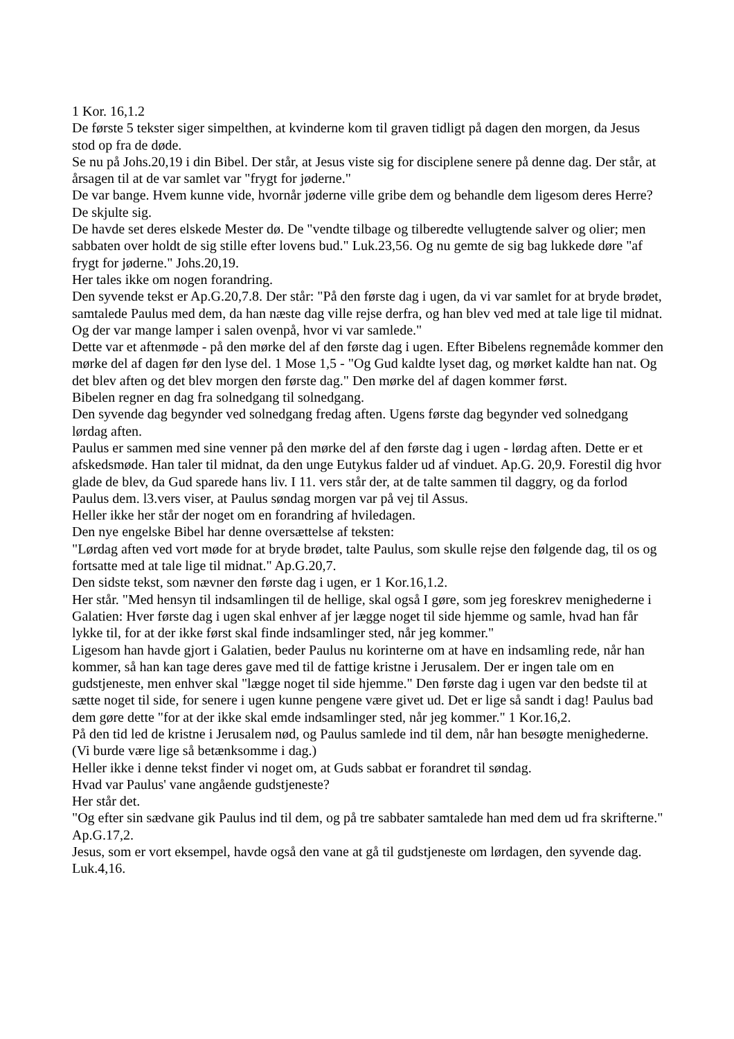1 Kor. 16,1.2
De første 5 tekster siger simpelthen, at kvinderne kom til graven tidligt på dagen den morgen, da Jesus stod op fra de døde.
Se nu på Johs.20,19 i din Bibel. Der står, at Jesus viste sig for disciplene senere på denne dag. Der står, at årsagen til at de var samlet var "frygt for jøderne."
De var bange. Hvem kunne vide, hvornår jøderne ville gribe dem og behandle dem ligesom deres Herre? De skjulte sig.
De havde set deres elskede Mester dø. De "vendte tilbage og tilberedte vellugtende salver og olier; men sabbaten over holdt de sig stille efter lovens bud." Luk.23,56. Og nu gemte de sig bag lukkede døre "af frygt for jøderne." Johs.20,19.
Her tales ikke om nogen forandring.
Den syvende tekst er Ap.G.20,7.8. Der står: "På den første dag i ugen, da vi var samlet for at bryde brødet, samtalede Paulus med dem, da han næste dag ville rejse derfra, og han blev ved med at tale lige til midnat. Og der var mange lamper i salen ovenpå, hvor vi var samlede."
Dette var et aftenmøde - på den mørke del af den første dag i ugen. Efter Bibelens regnemåde kommer den mørke del af dagen før den lyse del. 1 Mose 1,5 - "Og Gud kaldte lyset dag, og mørket kaldte han nat. Og det blev aften og det blev morgen den første dag." Den mørke del af dagen kommer først.
Bibelen regner en dag fra solnedgang til solnedgang.
Den syvende dag begynder ved solnedgang fredag aften. Ugens første dag begynder ved solnedgang lørdag aften.
Paulus er sammen med sine venner på den mørke del af den første dag i ugen - lørdag aften. Dette er et afskedsmøde. Han taler til midnat, da den unge Eutykus falder ud af vinduet. Ap.G. 20,9. Forestil dig hvor glade de blev, da Gud sparede hans liv. I 11. vers står der, at de talte sammen til daggry, og da forlod Paulus dem. l3.vers viser, at Paulus søndag morgen var på vej til Assus.
Heller ikke her står der noget om en forandring af hviledagen.
Den nye engelske Bibel har denne oversættelse af teksten:
"Lørdag aften ved vort møde for at bryde brødet, talte Paulus, som skulle rejse den følgende dag, til os og fortsatte med at tale lige til midnat." Ap.G.20,7.
Den sidste tekst, som nævner den første dag i ugen, er 1 Kor.16,1.2.
Her står. "Med hensyn til indsamlingen til de hellige, skal også I gøre, som jeg foreskrev menighederne i Galatien: Hver første dag i ugen skal enhver af jer lægge noget til side hjemme og samle, hvad han får lykke til, for at der ikke først skal finde indsamlinger sted, når jeg kommer."
Ligesom han havde gjort i Galatien, beder Paulus nu korinterne om at have en indsamling rede, når han kommer, så han kan tage deres gave med til de fattige kristne i Jerusalem. Der er ingen tale om en gudstjeneste, men enhver skal "lægge noget til side hjemme." Den første dag i ugen var den bedste til at sætte noget til side, for senere i ugen kunne pengene være givet ud. Det er lige så sandt i dag! Paulus bad dem gøre dette "for at der ikke skal emde indsamlinger sted, når jeg kommer." 1 Kor.16,2.
På den tid led de kristne i Jerusalem nød, og Paulus samlede ind til dem, når han besøgte menighederne. (Vi burde være lige så betænksomme i dag.)
Heller ikke i denne tekst finder vi noget om, at Guds sabbat er forandret til søndag.
Hvad var Paulus' vane angående gudstjeneste?
Her står det.
"Og efter sin sædvane gik Paulus ind til dem, og på tre sabbater samtalede han med dem ud fra skrifterne." Ap.G.17,2.
Jesus, som er vort eksempel, havde også den vane at gå til gudstjeneste om lørdagen, den syvende dag. Luk.4,16.